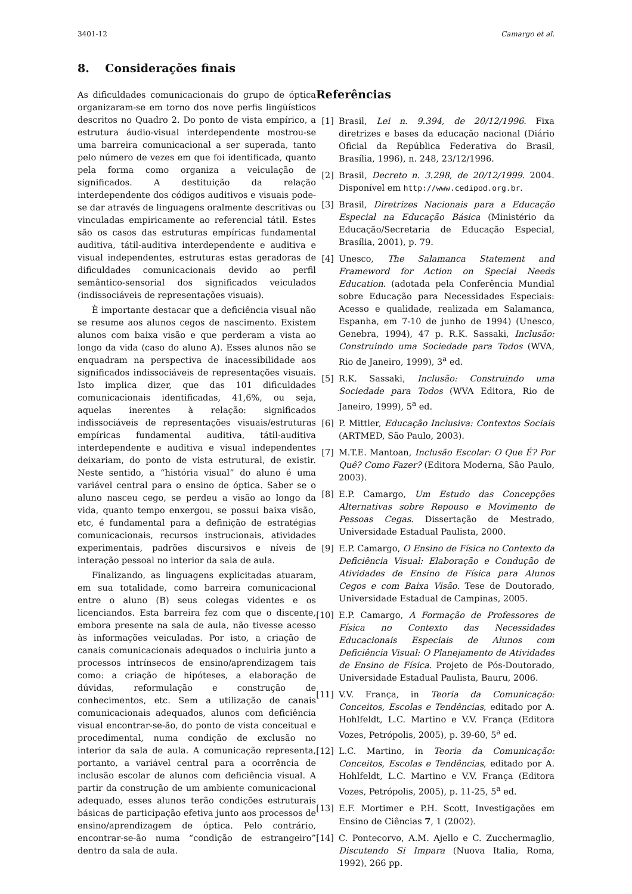3401-12 Camargo et al.
8. Considerações finais
As dificuldades comunicacionais do grupo de óptica organizaram-se em torno dos nove perfis lingüísticos descritos no Quadro 2. Do ponto de vista empírico, a estrutura áudio-visual interdependente mostrou-se uma barreira comunicacional a ser superada, tanto pelo número de vezes em que foi identificada, quanto pela forma como organiza a veiculação de significados. A destituição da relação interdependente dos códigos auditivos e visuais pode-se dar através de linguagens oralmente descritivas ou vinculadas empiricamente ao referencial tátil. Estes são os casos das estruturas empíricas fundamental auditiva, tátil-auditiva interdependente e auditiva e visual independentes, estruturas estas geradoras de dificuldades comunicacionais devido ao perfil semântico-sensorial dos significados veiculados (indissociáveis de representações visuais).
È importante destacar que a deficiência visual não se resume aos alunos cegos de nascimento. Existem alunos com baixa visão e que perderam a vista ao longo da vida (caso do aluno A). Esses alunos não se enquadram na perspectiva de inacessibilidade aos significados indissociáveis de representações visuais. Isto implica dizer, que das 101 dificuldades comunicacionais identificadas, 41,6%, ou seja, aquelas inerentes à relação: significados indissociáveis de representações visuais/estruturas empíricas fundamental auditiva, tátil-auditiva interdependente e auditiva e visual independentes deixariam, do ponto de vista estrutural, de existir. Neste sentido, a “história visual” do aluno é uma variável central para o ensino de óptica. Saber se o aluno nasceu cego, se perdeu a visão ao longo da vida, quanto tempo enxergou, se possui baixa visão, etc, é fundamental para a definição de estratégias comunicacionais, recursos instrucionais, atividades experimentais, padrões discursivos e níveis de interação pessoal no interior da sala de aula.
Finalizando, as linguagens explicitadas atuaram, em sua totalidade, como barreira comunicacional entre o aluno (B) seus colegas videntes e os licenciandos. Esta barreira fez com que o discente, embora presente na sala de aula, não tivesse acesso às informações veiculadas. Por isto, a criação de canais comunicacionais adequados o incluiria junto a processos intrínsecos de ensino/aprendizagem tais como: a criação de hipóteses, a elaboração de dúvidas, reformulação e construção de conhecimentos, etc. Sem a utilização de canais comunicacionais adequados, alunos com deficiência visual encontrar-se-ão, do ponto de vista conceitual e procedimental, numa condição de exclusão no interior da sala de aula. A comunicação representa, portanto, a variável central para a ocorrência de inclusão escolar de alunos com deficiência visual. A partir da construção de um ambiente comunicacional adequado, esses alunos terão condições estruturais básicas de participação efetiva junto aos processos de ensino/aprendizagem de óptica. Pelo contrário, encontrar-se-ão numa “condição de estrangeiro” dentro da sala de aula.
Referências
[1] Brasil, Lei n. 9.394, de 20/12/1996. Fixa diretrizes e bases da educação nacional (Diário Oficial da República Federativa do Brasil, Brasília, 1996), n. 248, 23/12/1996.
[2] Brasil, Decreto n. 3.298, de 20/12/1999. 2004. Disponível em http://www.cedipod.org.br.
[3] Brasil, Diretrizes Nacionais para a Educação Especial na Educação Básica (Ministério da Educação/Secretaria de Educação Especial, Brasília, 2001), p. 79.
[4] Unesco, The Salamanca Statement and Frameword for Action on Special Needs Education. (adotada pela Conferência Mundial sobre Educação para Necessidades Especiais: Acesso e qualidade, realizada em Salamanca, Espanha, em 7-10 de junho de 1994) (Unesco, Genebra, 1994), 47 p. R.K. Sassaki, Inclusão: Construindo uma Sociedade para Todos (WVA, Rio de Janeiro, 1999), 3<sup>a</sup> ed.
[5] R.K. Sassaki, Inclusão: Construindo uma Sociedade para Todos (WVA Editora, Rio de Janeiro, 1999), 5<sup>a</sup> ed.
[6] P. Mittler, Educação Inclusiva: Contextos Sociais (ARTMED, São Paulo, 2003).
[7] M.T.E. Mantoan, Inclusão Escolar: O Que É? Por Quê? Como Fazer? (Editora Moderna, São Paulo, 2003).
[8] E.P. Camargo, Um Estudo das Concepções Alternativas sobre Repouso e Movimento de Pessoas Cegas. Dissertação de Mestrado, Universidade Estadual Paulista, 2000.
[9] E.P. Camargo, O Ensino de Física no Contexto da Deficiência Visual: Elaboração e Condução de Atividades de Ensino de Física para Alunos Cegos e com Baixa Visão. Tese de Doutorado, Universidade Estadual de Campinas, 2005.
[10] E.P. Camargo, A Formação de Professores de Física no Contexto das Necessidades Educacionais Especiais de Alunos com Deficiência Visual: O Planejamento de Atividades de Ensino de Física. Projeto de Pós-Doutorado, Universidade Estadual Paulista, Bauru, 2006.
[11] V.V. França, in Teoria da Comunicação: Conceitos, Escolas e Tendências, editado por A. Hohlfeldt, L.C. Martino e V.V. França (Editora Vozes, Petrópolis, 2005), p. 39-60, 5<sup>a</sup> ed.
[12] L.C. Martino, in Teoria da Comunicação: Conceitos, Escolas e Tendências, editado por A. Hohlfeldt, L.C. Martino e V.V. França (Editora Vozes, Petrópolis, 2005), p. 11-25, 5<sup>a</sup> ed.
[13] E.F. Mortimer e P.H. Scott, Investigações em Ensino de Ciências 7, 1 (2002).
[14] C. Pontecorvo, A.M. Ajello e C. Zucchermaglio, Discutendo Si Impara (Nuova Italia, Roma, 1992), 266 pp.